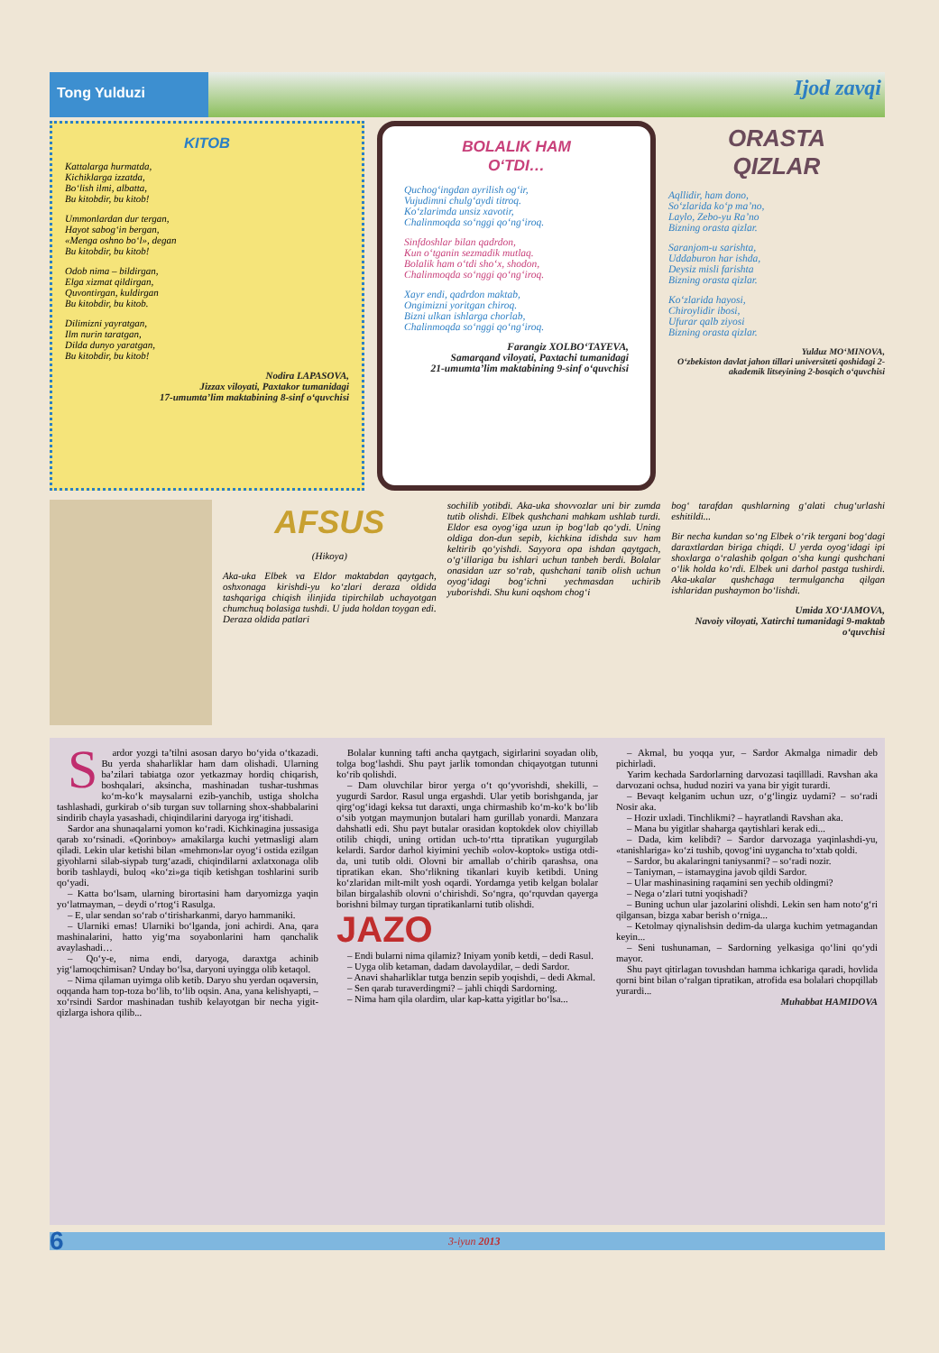Tong Yulduzi
Ijod zavqi
KITOB
Kattalarga hurmatda,
Kichiklarga izzatda,
Bo‘lish ilmi, albatta,
Bu kitobdir, bu kitob!
Ummonlardan dur tergan,
Hayot sabog‘in bergan,
«Menga oshno bo‘l», degan
Bu kitobdir, bu kitob!
Odob nima – bildirgan,
Elga xizmat qildirgan,
Quvontirgan, kuldirgan
Bu kitobdir, bu kitob.
Dilimizni yayratgan,
Ilm nurin taratgan,
Dilda dunyo yaratgan,
Bu kitobdir, bu kitob!
Nodira LAPASOVA,
Jizzax viloyati, Paxtakor tumanidagi
17-umumta’lim maktabining 8-sinf o‘quvchisi
BOLALIK HAM
O‘TDI…
Quchog‘ingdan ayrilish og‘ir,
Vujudimni chulg‘aydi titroq.
Ko‘zlarimda unsiz xavotir,
Chalinmoqda so‘nggi qo‘ng‘iroq.
Sinfdoshlar bilan qadrdon,
Kun o‘tganin sezmadik mutlaq.
Bolalik ham o‘tdi sho‘x, shodon,
Chalinmoqda so‘nggi qo‘ng‘iroq.
Xayr endi, qadrdon maktab,
Ongimizni yoritgan chiroq.
Bizni ulkan ishlarga chorlab,
Chalinmoqda so‘nggi qo‘ng‘iroq.
Farangiz XOLBO‘TAYEVA,
Samarqand viloyati, Paxtachi tumanidagi
21-umumta’lim maktabining 9-sinf o‘quvchisi
ORASTA
QIZLAR
Aqllidir, ham dono,
So‘zlarida ko‘p ma’no,
Laylo, Zebo-yu Ra’no
Bizning orasta qizlar.
Saranjom-u sarishta,
Uddaburon har ishda,
Deysiz misli farishta
Bizning orasta qizlar.
Ko‘zlarida hayosi,
Chiroylidir ibosi,
Ufurar qalb ziyosi
Bizning orasta qizlar.
Yulduz MO‘MINOVA,
O‘zbekiston davlat jahon tillari universiteti qoshidagi 2-akademik litseyining 2-bosqich o‘quvchisi
AFSUS
(Hikoya)
Aka-uka Elbek va Eldor maktabdan qaytgach, oshxonaga kirishdi-yu ko‘zlari deraza oldida tashqariga chiqish ilinjida tipirchilab uchayotgan chumchuq bolasiga tushdi. U juda holdan toygan edi. Deraza oldida patlari
sochilib yotibdi. Aka-uka shovvozlar uni bir zumda tutib olishdi. Elbek qushchani mahkam ushlab turdi. Eldor esa oyog‘iga uzun ip bog‘lab qo‘ydi. Uning oldiga don-dun sepib, kichkina idishda suv ham keltirib qo‘yishdi. Sayyora opa ishdan qaytgach, o‘g‘illariga bu ishlari uchun tanbeh berdi. Bolalar onasidan uzr so‘rab, qushchani tanib olish uchun oyog‘idagi bog‘ichni yechmasdan uchirib yuborishdi. Shu kuni oqshom chog‘i
bog‘ tarafdan qushlarning g‘alati chug‘urlashi eshitildi...
Bir necha kundan so‘ng Elbek o‘rik tergani bog‘dagi daraxtlardan biriga chiqdi. U yerda oyog‘idagi ipi shoxlarga o‘ralashib qolgan o‘sha kungi qushchani o‘lik holda ko‘rdi. Elbek uni darhol pastga tushirdi. Aka-ukalar qushchaga termulgancha qilgan ishlaridan pushaymon bo‘lishdi.
Umida XO‘JAMOVA,
Navoiy viloyati, Xatirchi tumanidagi 9-maktab o‘quvchisi
Sardor yozgi ta’tilni asosan daryo bo‘yida o‘tkazadi. Bu yerda shaharliklar ham dam olishadi. Ularning ba’zilari tabiatga ozor yetkazmay hordiq chiqarish, boshqalari, aksincha, mashinadan tushar-tushmas ko‘m-ko‘k maysalarni ezib-yanchib, ustiga sholcha tashlashadi, gurkirab o‘sib turgan suv tollarning shox-shabbalarini sindirib chayla yasashadi, chiqindilarini daryoga irg‘itishadi.
Sardor ana shunaqalarni yomon ko‘radi. Kichkinagina jussasiga qarab xo‘rsinadi. «Qorinboy» amakilarga kuchi yetmasligi alam qiladi. Lekin ular ketishi bilan «mehmon»lar oyog‘i ostida ezilgan giyohlarni silab-siypab turg‘azadi, chiqindilarni axlatxonaga olib borib tashlaydi, buloq «ko‘zi»ga tiqib ketishgan toshlarini surib qo‘yadi.
– Katta bo‘lsam, ularning birortasini ham daryomizga yaqin yo‘latmayman, – deydi o‘rtog‘i Rasulga.
– E, ular sendan so‘rab o‘tirisharkanmi, daryo hammaniki.
– Ularniki emas! Ularniki bo‘lganda, joni achirdi. Ana, qara mashinalarini, hatto yig‘ma soyabonlarini ham qanchalik avaylashadi…
– Qo‘y-e, nima endi, daryoga, daraxtga achinib yig‘lamoqchimisan? Unday bo‘lsa, daryoni uyingga olib ketaqol.
– Nima qilaman uyimga olib ketib. Daryo shu yerdan oqaversin, oqqanda ham top-toza bo‘lib, to‘lib oqsin. Ana, yana kelishyapti, – xo‘rsindi Sardor mashinadan tushib kelayotgan bir necha yigit-qizlarga ishora qilib...
Bolalar kunning tafti ancha qaytgach, sigirlarini soyadan olib, tolga bog‘lashdi. Shu payt jarlik tomondan chiqayotgan tutunni ko‘rib qolishdi.
– Dam oluvchilar biror yerga o‘t qo‘yvorishdi, shekilli, – yugurdi Sardor. Rasul unga ergashdi. Ular yetib borishganda, jar qirg‘og‘idagi keksa tut daraxti, unga chirmashib ko‘m-ko‘k bo‘lib o‘sib yotgan maymunjon butalari ham gurillab yonardi. Manzara dahshatli edi. Shu payt butalar orasidan koptokdek olov chiyillab otilib chiqdi, uning ortidan uch-to‘rtta tipratikan yugurgilab kelardi. Sardor darhol kiyimini yechib «olov-koptok» ustiga otdi-da, uni tutib oldi. Olovni bir amallab o‘chirib qarashsa, ona tipratikan ekan. Sho‘rlikning tikanlari kuyib ketibdi. Uning ko‘zlaridan milt-milt yosh oqardi. Yordamga yetib kelgan bolalar bilan birgalashib olovni o‘chirishdi. So‘ngra, qo‘rquvdan qayerga borishni bilmay turgan tipratikanlarni tutib olishdi.
JAZO
– Endi bularni nima qilamiz? Iniyam yonib ketdi, – dedi Rasul.
– Uyga olib ketaman, dadam davolaydilar, – dedi Sardor.
– Anavi shaharliklar tutga benzin sepib yoqishdi, – dedi Akmal.
– Sen qarab turaverdingmi? – jahli chiqdi Sardorning.
– Nima ham qila olardim, ular kap-katta yigitlar bo‘lsa...
– Akmal, bu yoqqa yur, – Sardor Akmalga nimadir deb pichirladi.
Yarim kechada Sardorlarning darvozasi taqillladi. Ravshan aka darvozani ochsa, hudud noziri va yana bir yigit turardi.
– Bevaqt kelganim uchun uzr, o‘g‘lingiz uydami? – so‘radi Nosir aka.
– Hozir uxladi. Tinchlikmi? – hayratlandi Ravshan aka.
– Mana bu yigitlar shaharga qaytishlari kerak edi...
– Dada, kim kelibdi? – Sardor darvozaga yaqinlashdi-yu, «tanishlariga» ko‘zi tushib, qovog‘ini uygancha to‘xtab qoldi.
– Sardor, bu akalaringni taniysanmi? – so‘radi nozir.
– Taniyman, – istamaygina javob qildi Sardor.
– Ular mashinasining raqamini sen yechib oldingmi?
– Nega o‘zlari tutni yoqishadi?
– Buning uchun ular jazolarini olishdi. Lekin sen ham noto‘g‘ri qilgansan, bizga xabar berish o‘rniga...
– Ketolmay qiynalishsin dedim-da ularga kuchim yetmagandan keyin...
– Seni tushunaman, – Sardorning yelkasiga qo‘lini qo‘ydi mayor.
Shu payt qitirlagan tovushdan hamma ichkariga qaradi, hovlida qorni bint bilan o‘ralgan tipratikan, atrofida esa bolalari chopqillab yurardi...
Muhabbat HAMIDOVA
6 3-iyun 2013